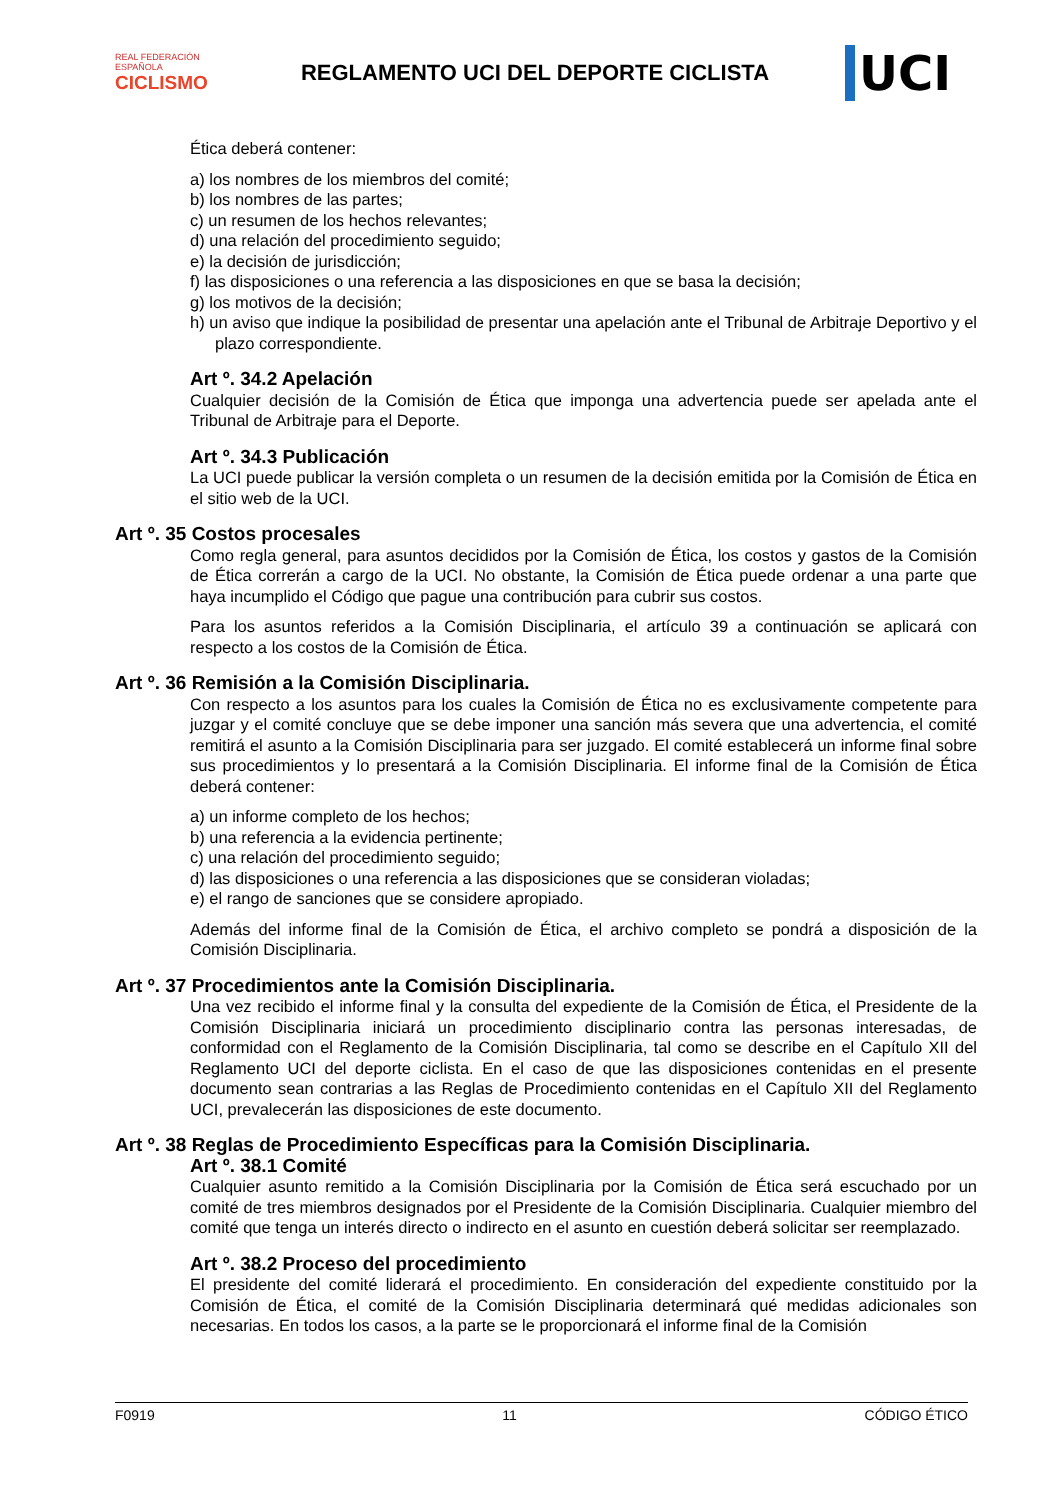REAL FEDERACIÓN ESPAÑOLA
CICLISMO
REGLAMENTO UCI DEL DEPORTE CICLISTA
UCI
Ética deberá contener:
a) los nombres de los miembros del comité;
b) los nombres de las partes;
c) un resumen de los hechos relevantes;
d) una relación del procedimiento seguido;
e) la decisión de jurisdicción;
f) las disposiciones o una referencia a las disposiciones en que se basa la decisión;
g) los motivos de la decisión;
h) un aviso que indique la posibilidad de presentar una apelación ante el Tribunal de Arbitraje Deportivo y el plazo correspondiente.
Art º. 34.2 Apelación
Cualquier decisión de la Comisión de Ética que imponga una advertencia puede ser apelada ante el Tribunal de Arbitraje para el Deporte.
Art º. 34.3 Publicación
La UCI puede publicar la versión completa o un resumen de la decisión emitida por la Comisión de Ética en el sitio web de la UCI.
Art º. 35 Costos procesales
Como regla general, para asuntos decididos por la Comisión de Ética, los costos y gastos de la Comisión de Ética correrán a cargo de la UCI. No obstante, la Comisión de Ética puede ordenar a una parte que haya incumplido el Código que pague una contribución para cubrir sus costos.
Para los asuntos referidos a la Comisión Disciplinaria, el artículo 39 a continuación se aplicará con respecto a los costos de la Comisión de Ética.
Art º. 36 Remisión a la Comisión Disciplinaria.
Con respecto a los asuntos para los cuales la Comisión de Ética no es exclusivamente competente para juzgar y el comité concluye que se debe imponer una sanción más severa que una advertencia, el comité remitirá el asunto a la Comisión Disciplinaria para ser juzgado. El comité establecerá un informe final sobre sus procedimientos y lo presentará a la Comisión Disciplinaria. El informe final de la Comisión de Ética deberá contener:
a) un informe completo de los hechos;
b) una referencia a la evidencia pertinente;
c) una relación del procedimiento seguido;
d) las disposiciones o una referencia a las disposiciones que se consideran violadas;
e) el rango de sanciones que se considere apropiado.
Además del informe final de la Comisión de Ética, el archivo completo se pondrá a disposición de la Comisión Disciplinaria.
Art º. 37 Procedimientos ante la Comisión Disciplinaria.
Una vez recibido el informe final y la consulta del expediente de la Comisión de Ética, el Presidente de la Comisión Disciplinaria iniciará un procedimiento disciplinario contra las personas interesadas, de conformidad con el Reglamento de la Comisión Disciplinaria, tal como se describe en el Capítulo XII del Reglamento UCI del deporte ciclista. En el caso de que las disposiciones contenidas en el presente documento sean contrarias a las Reglas de Procedimiento contenidas en el Capítulo XII del Reglamento UCI, prevalecerán las disposiciones de este documento.
Art º. 38 Reglas de Procedimiento Específicas para la Comisión Disciplinaria.
Art º. 38.1 Comité
Cualquier asunto remitido a la Comisión Disciplinaria por la Comisión de Ética será escuchado por un comité de tres miembros designados por el Presidente de la Comisión Disciplinaria. Cualquier miembro del comité que tenga un interés directo o indirecto en el asunto en cuestión deberá solicitar ser reemplazado.
Art º. 38.2 Proceso del procedimiento
El presidente del comité liderará el procedimiento. En consideración del expediente constituido por la Comisión de Ética, el comité de la Comisión Disciplinaria determinará qué medidas adicionales son necesarias. En todos los casos, a la parte se le proporcionará el informe final de la Comisión
F0919 11 CÓDIGO ÉTICO